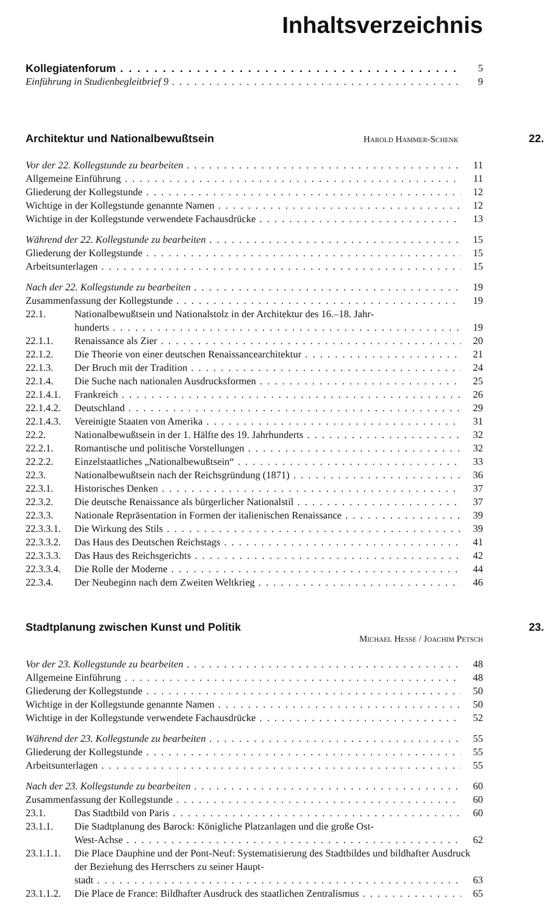Inhaltsverzeichnis
Kollegiatenforum 5
Einführung in Studienbegleitbrief 9 9
Architektur und Nationalbewußtsein Harold Hammer-Schenk 22.
Vor der 22. Kollegstunde zu bearbeiten 11
Allgemeine Einführung 11
Gliederung der Kollegstunde 12
Wichtige in der Kollegstunde genannte Namen 12
Wichtige in der Kollegstunde verwendete Fachausdrücke 13
Während der 22. Kollegstunde zu bearbeiten 15
Gliederung der Kollegstunde 15
Arbeitsunterlagen 15
Nach der 22. Kollegstunde zu bearbeiten 19
Zusammenfassung der Kollegstunde 19
22.1. Nationalbewußtsein und Nationalstolz in der Architektur des 16.–18. Jahr-
hunderts 19
22.1.1. Renaissance als Zier 20
22.1.2. Die Theorie von einer deutschen Renaissancearchitektur 21
22.1.3. Der Bruch mit der Tradition 24
22.1.4. Die Suche nach nationalen Ausdrucksformen 25
22.1.4.1. Frankreich 26
22.1.4.2. Deutschland 29
22.1.4.3. Vereinigte Staaten von Amerika 31
22.2. Nationalbewußtsein in der 1. Hälfte des 19. Jahrhunderts 32
22.2.1. Romantische und politische Vorstellungen 32
22.2.2. Einzelstaatliches „Nationalbewußtsein“33
22.3. Nationalbewußtsein nach der Reichsgründung (1871) 36
22.3.1. Historisches Denken 37
22.3.2. Die deutsche Renaissance als bürgerlicher Nationalstil 37
22.3.3. Nationale Repräsentation in Formen der italienischen Renaissance 39
22.3.3.1. Die Wirkung des Stils 39
22.3.3.2. Das Haus des Deutschen Reichstags 41
22.3.3.3. Das Haus des Reichsgerichts 42
22.3.3.4. Die Rolle der Moderne 44
22.3.4. Der Neubeginn nach dem Zweiten Weltkrieg 46
Stadtplanung zwischen Kunst und Politik 23.
Michael Hesse / Joachim Petsch
Vor der 23. Kollegstunde zu bearbeiten 48
Allgemeine Einführung 48
Gliederung der Kollegstunde 50
Wichtige in der Kollegstunde genannte Namen 50
Wichtige in der Kollegstunde verwendete Fachausdrücke 52
Während der 23. Kollegstunde zu bearbeiten 55
Gliederung der Kollegstunde 55
Arbeitsunterlagen 55
Nach der 23. Kollegstunde zu bearbeiten 60
Zusammenfassung der Kollegstunde 60
23.1. Das Stadtbild von Paris 60
23.1.1. Die Stadtplanung des Barock: Königliche Platzanlagen und die große Ost-
West-Achse 62
23.1.1.1. Die Place Dauphine und der Pont-Neuf: Systematisierung des Stadtbildes und bildhafter Ausdruck der Beziehung des Herrschers zu seiner Haupt-
stadt 63
23.1.1.2. Die Place de France: Bildhafter Ausdruck des staatlichen Zentralismus 65